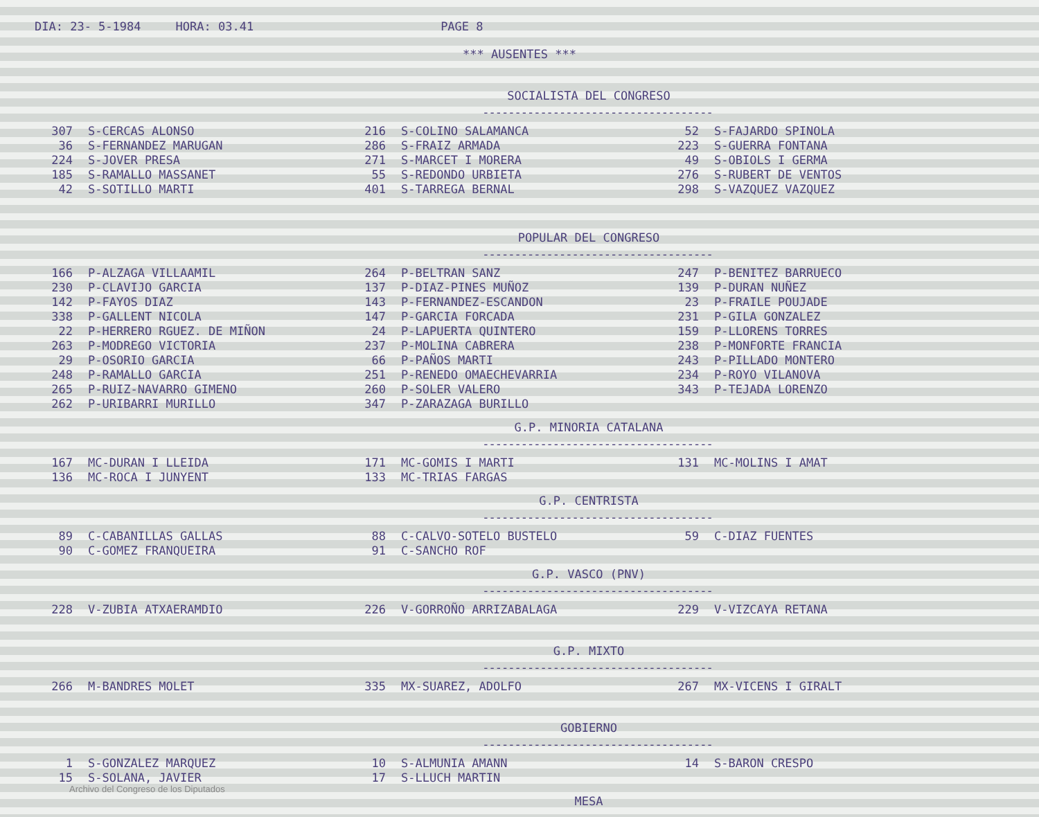DIA: 23- 5-1984 HORA: 03.41 PAGE 8
*** AUSENTES ***
SOCIALISTA DEL CONGRESO
------------------------------------
| 307 | S-CERCAS ALONSO | 216 | S-COLINO SALAMANCA | 52 | S-FAJARDO SPINOLA |
| 36 | S-FERNANDEZ MARUGAN | 286 | S-FRAIZ ARMADA | 223 | S-GUERRA FONTANA |
| 224 | S-JOVER PRESA | 271 | S-MARCET I MORERA | 49 | S-OBIOLS I GERMA |
| 185 | S-RAMALLO MASSANET | 55 | S-REDONDO URBIETA | 276 | S-RUBERT DE VENTOS |
| 42 | S-SOTILLO MARTI | 401 | S-TARREGA BERNAL | 298 | S-VAZQUEZ VAZQUEZ |
POPULAR DEL CONGRESO
------------------------------------
| 166 | P-ALZAGA VILLAAMIL | 264 | P-BELTRAN SANZ | 247 | P-BENITEZ BARRUECO |
| 230 | P-CLAVIJO GARCIA | 137 | P-DIAZ-PINES MUÑOZ | 139 | P-DURAN NUÑEZ |
| 142 | P-FAYOS DIAZ | 143 | P-FERNANDEZ-ESCANDON | 23 | P-FRAILE POUJADE |
| 338 | P-GALLENT NICOLA | 147 | P-GARCIA FORCADA | 231 | P-GILA GONZALEZ |
| 22 | P-HERRERO RGUEZ. DE MIÑON | 24 | P-LAPUERTA QUINTERO | 159 | P-LLORENS TORRES |
| 263 | P-MODREGO VICTORIA | 237 | P-MOLINA CABRERA | 238 | P-MONFORTE FRANCIA |
| 29 | P-OSORIO GARCIA | 66 | P-PAÑOS MARTI | 243 | P-PILLADO MONTERO |
| 248 | P-RAMALLO GARCIA | 251 | P-RENEDO OMAECHEVARRIA | 234 | P-ROYO VILANOVA |
| 265 | P-RUIZ-NAVARRO GIMENO | 260 | P-SOLER VALERO | 343 | P-TEJADA LORENZO |
| 262 | P-URIBARRI MURILLO | 347 | P-ZARAZAGA BURILLO | | |
G.P. MINORIA CATALANA
------------------------------------
| 167 | MC-DURAN I LLEIDA | 171 | MC-GOMIS I MARTI | 131 | MC-MOLINS I AMAT |
| 136 | MC-ROCA I JUNYENT | 133 | MC-TRIAS FARGAS | | |
G.P. CENTRISTA
------------------------------------
| 89 | C-CABANILLAS GALLAS | 88 | C-CALVO-SOTELO BUSTELO | 59 | C-DIAZ FUENTES |
| 90 | C-GOMEZ FRANQUEIRA | 91 | C-SANCHO ROF | | |
G.P. VASCO (PNV)
------------------------------------
| 228 | V-ZUBIA ATXAERAMDIO | 226 | V-GORROÑO ARRIZABALAGA | 229 | V-VIZCAYA RETANA |
G.P. MIXTO
------------------------------------
| 266 | M-BANDRES MOLET | 335 | MX-SUAREZ, ADOLFO | 267 | MX-VICENS I GIRALT |
GOBIERNO
------------------------------------
| 1 | S-GONZALEZ MARQUEZ | 10 | S-ALMUNIA AMANN | 14 | S-BARON CRESPO |
| 15 | S-SOLANA, JAVIER | 17 | S-LLUCH MARTIN | | |
MESA
------------------------------------
Archivo del Congreso de los Diputados